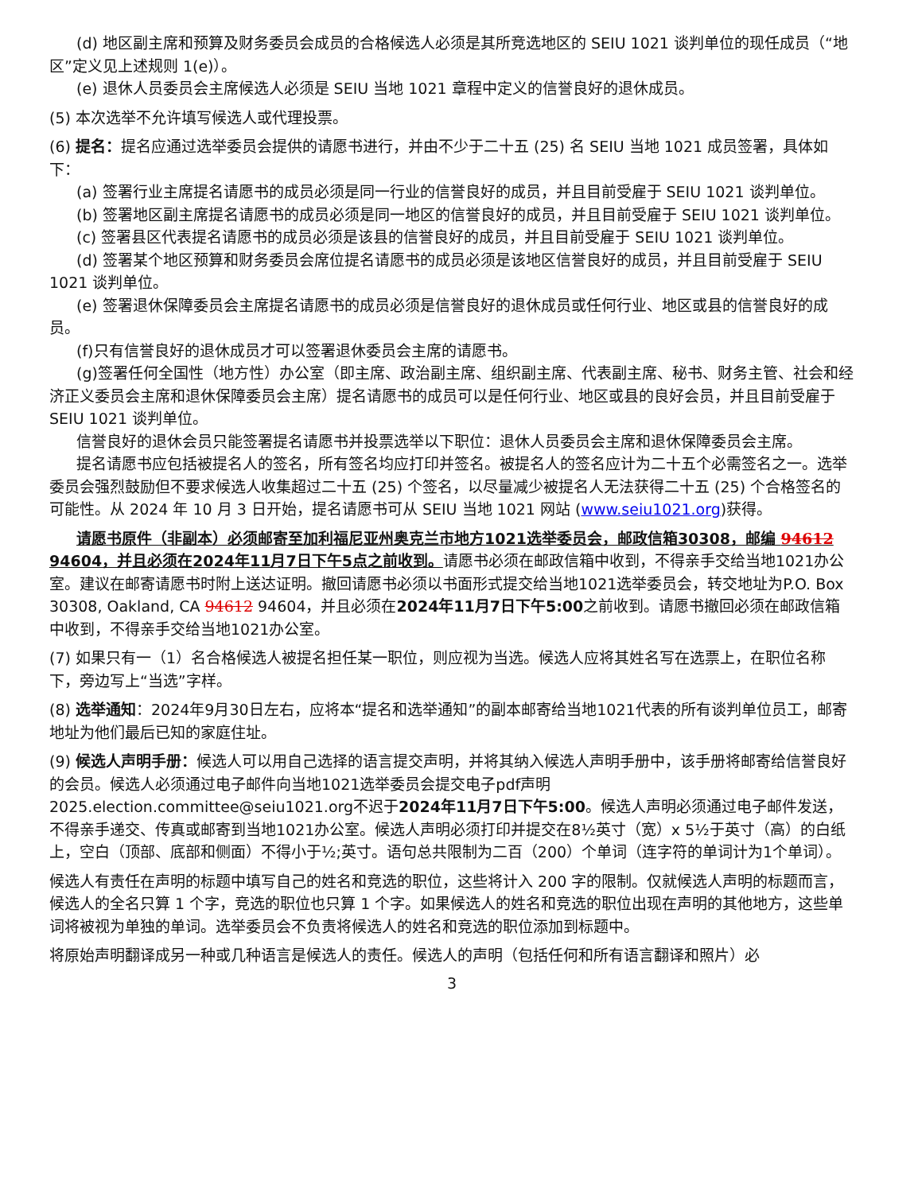(d) 地区副主席和预算及财务委员会成员的合格候选人必须是其所竞选地区的 SEIU 1021 谈判单位的现任成员（“地区”定义见上述规则 1(e)）。
(e) 退休人员委员会主席候选人必须是 SEIU 当地 1021 章程中定义的信誉良好的退休成员。
(5) 本次选举不允许填写候选人或代理投票。
(6) 提名：提名应通过选举委员会提供的请愿书进行，并由不少于二十五 (25) 名 SEIU 当地 1021 成员签署，具体如下：
(a) 签署行业主席提名请愿书的成员必须是同一行业的信誉良好的成员，并且目前受雇于 SEIU 1021 谈判单位。
(b) 签署地区副主席提名请愿书的成员必须是同一地区的信誉良好的成员，并且目前受雇于 SEIU 1021 谈判单位。
(c) 签署县区代表提名请愿书的成员必须是该县的信誉良好的成员，并且目前受雇于 SEIU 1021 谈判单位。
(d) 签署某个地区预算和财务委员会席位提名请愿书的成员必须是该地区信誉良好的成员，并且目前受雇于 SEIU 1021 谈判单位。
(e) 签署退休保障委员会主席提名请愿书的成员必须是信誉良好的退休成员或任何行业、地区或县的信誉良好的成员。
(f)只有信誉良好的退休成员才可以签署退休委员会主席的请愿书。
(g)签署任何全国性（地方性）办公室（即主席、政治副主席、组织副主席、代表副主席、秘书、财务主管、社会和经济正义委员会主席和退休保障委员会主席）提名请愿书的成员可以是任何行业、地区或县的良好会员，并且目前受雇于 SEIU 1021 谈判单位。
信誉良好的退休会员只能签署提名请愿书并投票选举以下职位：退休人员委员会主席和退休保障委员会主席。
提名请愿书应包括被提名人的签名，所有签名均应打印并签名。被提名人的签名应计为二十五个必需签名之一。选举委员会强烈鼓励但不要求候选人收集超过二十五 (25) 个签名，以尽量减少被提名人无法获得二十五 (25) 个合格签名的可能性。从 2024 年 10 月 3 日开始，提名请愿书可从 SEIU 当地 1021 网站 (www.seiu1021.org)获得。
请愿书原件（非副本）必须邮寄至加利福尼亚州奥克兰市地方1021选举委员会，邮政信箱30308，邮编 94612 94604，并且必须在2024年11月7日下午5点之前收到。请愿书必须在邮政信箱中收到，不得亲手交给当地1021办公室。建议在邮寄请愿书时附上送达证明。撤回请愿书必须以书面形式提交给当地1021选举委员会，转交地址为P.O. Box 30308, Oakland, CA 94612 94604，并且必须在2024年11月7日下午5:00之前收到。请愿书撤回必须在邮政信箱中收到，不得亲手交给当地1021办公室。
(7) 如果只有一（1）名合格候选人被提名担任某一职位，则应视为当选。候选人应将其姓名写在选票上，在职位名称下，旁边写上“当选”字样。
(8) 选举通知：2024年9月30日左右，应将本“提名和选举通知”的副本邮寄给当地1021代表的所有谈判单位员工，邮寄地址为他们最后已知的家庭住址。
(9) 候选人声明手册：候选人可以用自己选择的语言提交声明，并将其纳入候选人声明手册中，该手册将邮寄给信誉良好的会员。候选人必须通过电子邮件向当地1021选举委员会提交电子pdf声明 2025.election.committee@seiu1021.org不迟于2024年11月7日下午5:00。候选人声明必须通过电子邮件发送，不得亲手递交、传真或邮寄到当地1021办公室。候选人声明必须打印并提交在8½英寸（宽）x 5½于英寸（高）的白纸上，空白（顶部、底部和侧面）不得小于½;英寸。语句总共限制为二百（200）个单词（连字符的单词计为1个单词）。
候选人有责任在声明的标题中填写自己的姓名和竞选的职位，这些将计入 200 字的限制。仅就候选人声明的标题而言，候选人的全名只算 1 个字，竞选的职位也只算 1 个字。如果候选人的姓名和竞选的职位出现在声明的其他地方，这些单词将被视为单独的单词。选举委员会不负责将候选人的姓名和竞选的职位添加到标题中。
将原始声明翻译成另一种或几种语言是候选人的责任。候选人的声明（包括任何和所有语言翻译和照片）必
3